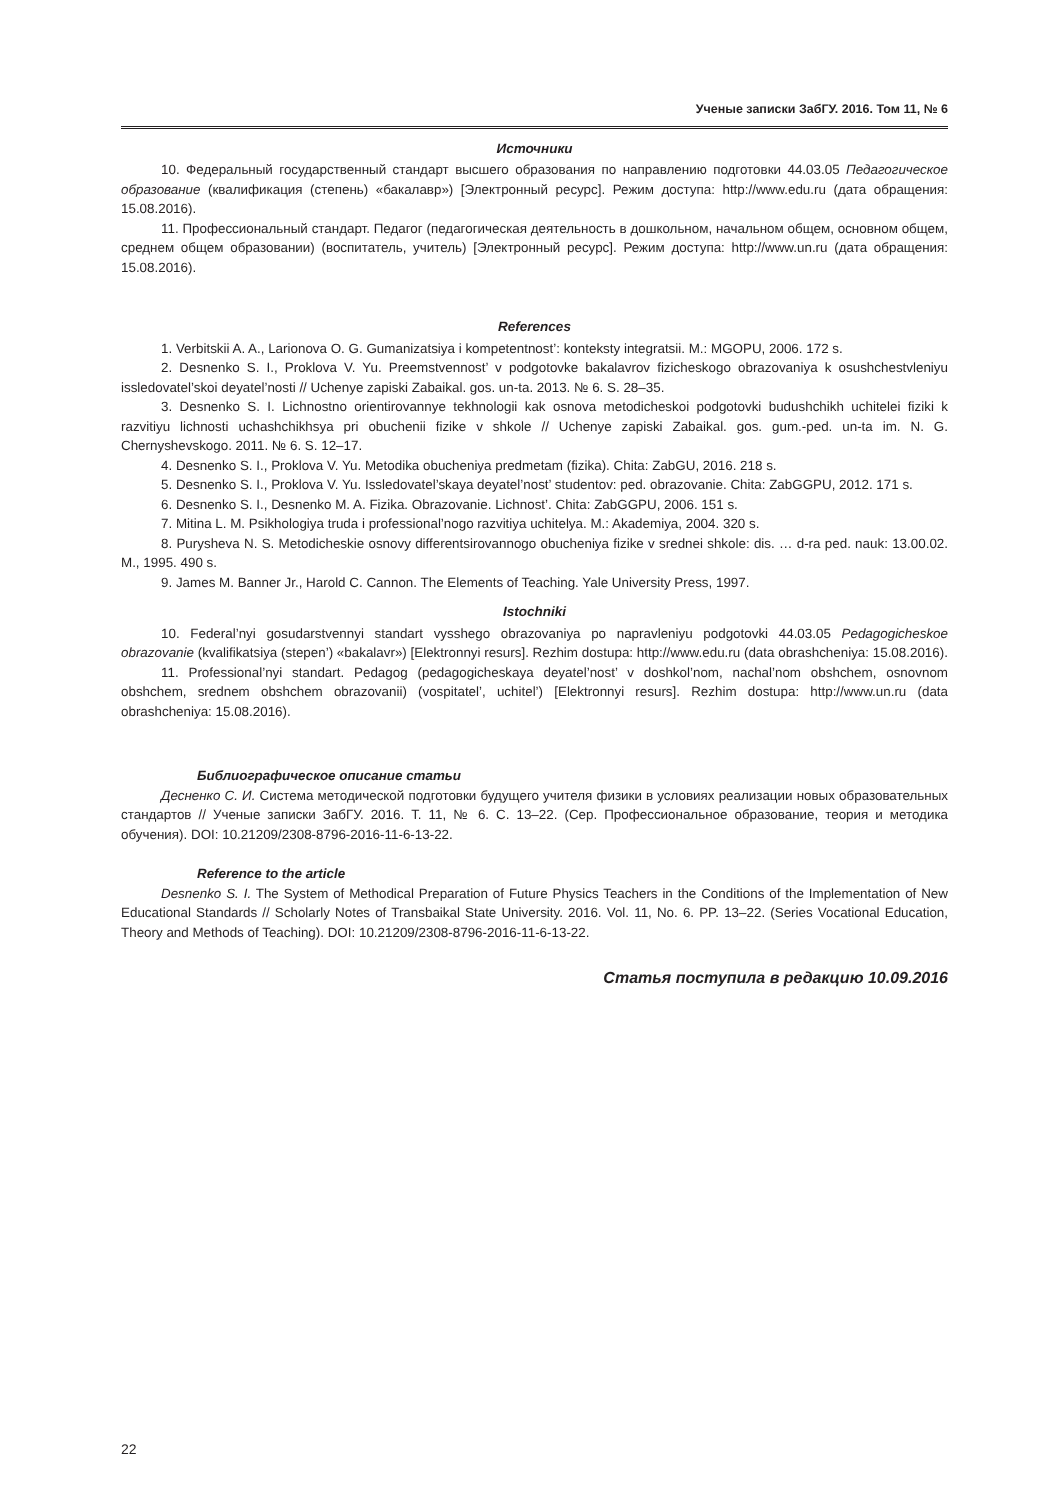Ученые записки ЗабГУ. 2016. Том 11, № 6
Источники
10. Федеральный государственный стандарт высшего образования по направлению подготовки 44.03.05 Педагогическое образование (квалификация (степень) «бакалавр») [Электронный ресурс]. Режим доступа: http://www.edu.ru (дата обращения: 15.08.2016).
11. Профессиональный стандарт. Педагог (педагогическая деятельность в дошкольном, начальном общем, основном общем, среднем общем образовании) (воспитатель, учитель) [Электронный ресурс]. Режим доступа: http://www.un.ru (дата обращения: 15.08.2016).
References
1. Verbitskii A. A., Larionova O. G. Gumanizatsiya i kompetentnost’: konteksty integratsii. M.: MGOPU, 2006. 172 s.
2. Desnenko S. I., Proklova V. Yu. Preemstvennost’ v podgotovke bakalavrov fizicheskogo obrazovaniya k osushchestvleniyu issledovatel’skoi deyatel’nosti // Uchenye zapiski Zabaikal. gos. un-ta. 2013. № 6. S. 28–35.
3. Desnenko S. I. Lichnostno orientirovannye tekhnologii kak osnova metodicheskoi podgotovki budushchikh uchitelei fiziki k razvitiyu lichnosti uchashchikhsya pri obuchenii fizike v shkole // Uchenye zapiski Zabaikal. gos. gum.-ped. un-ta im. N. G. Chernyshevskogo. 2011. № 6. S. 12–17.
4. Desnenko S. I., Proklova V. Yu. Metodika obucheniya predmetam (fizika). Chita: ZabGU, 2016. 218 s.
5. Desnenko S. I., Proklova V. Yu. Issledovatel’skaya deyatel’nost’ studentov: ped. obrazovanie. Chita: ZabGGPU, 2012. 171 s.
6. Desnenko S. I., Desnenko M. A. Fizika. Obrazovanie. Lichnost’. Chita: ZabGGPU, 2006. 151 s.
7. Mitina L. M. Psikhologiya truda i professional’nogo razvitiya uchitelya. M.: Akademiya, 2004. 320 s.
8. Purysheva N. S. Metodicheskie osnovy differentsirovannogo obucheniya fizike v srednei shkole: dis. … d-ra ped. nauk: 13.00.02. M., 1995. 490 s.
9. James M. Banner Jr., Harold C. Cannon. The Elements of Teaching. Yale University Press, 1997.
Istochniki
10. Federal’nyi gosudarstvennyi standart vysshego obrazovaniya po napravleniyu podgotovki 44.03.05 Pedagogicheskoe obrazovanie (kvalifikatsiya (stepen’) «bakalavr») [Elektronnyi resurs]. Rezhim dostupa: http://www.edu.ru (data obrashcheniya: 15.08.2016).
11. Professional’nyi standart. Pedagog (pedagogicheskaya deyatel’nost’ v doshkol’nom, nachal’nom obshchem, osnovnom obshchem, srednem obshchem obrazovanii) (vospitatel’, uchitel’) [Elektronnyi resurs]. Rezhim dostupa: http://www.un.ru (data obrashcheniya: 15.08.2016).
Библиографическое описание статьи
Десненко С. И. Система методической подготовки будущего учителя физики в условиях реализации новых образовательных стандартов // Ученые записки ЗабГУ. 2016. Т. 11, № 6. С. 13–22. (Сер. Профессиональное образование, теория и методика обучения). DOI: 10.21209/2308-8796-2016-11-6-13-22.
Reference to the article
Desnenko S. I. The System of Methodical Preparation of Future Physics Teachers in the Conditions of the Implementation of New Educational Standards // Scholarly Notes of Transbaikal State University. 2016. Vol. 11, No. 6. PP. 13–22. (Series Vocational Education, Theory and Methods of Teaching). DOI: 10.21209/2308-8796-2016-11-6-13-22.
Статья поступила в редакцию 10.09.2016
22